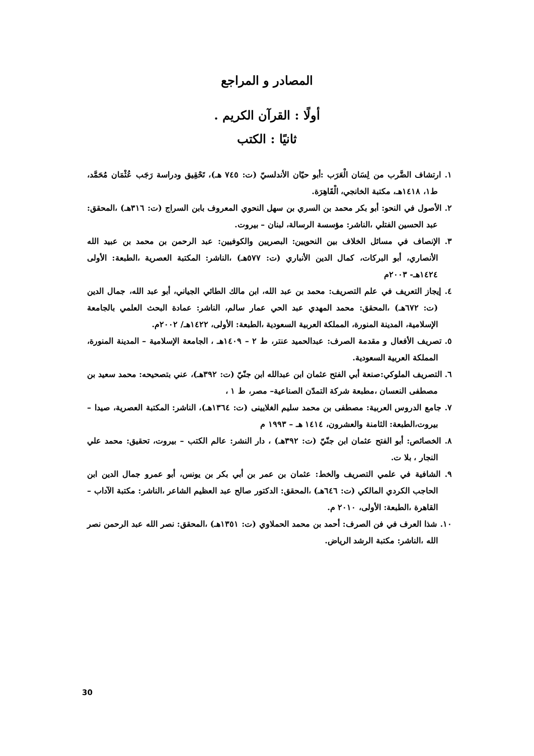المصادر و المراجع
أولًا : القرآن الكريم .
ثانيًا : الكتب
١. ارتشاف الضَّرب من لِسَان الْعَرَب :أبو حيّان الأندلسيّ (ت: ٧٤٥ هـ)، تَحْقِيق ودراسة رَجَب عُثْمَان مُحَمَّد، ط١، ١٤١٨هـ، مكتبة الخانجي، الْقَاهِرَة.
٢. الأصول في النحو: أبو بكر محمد بن السري بن سهل النحوي المعروف بابن السراج (ت: ٣١٦هـ) ،المحقق: عبد الحسين الفتلي ،الناشر: مؤسسة الرسالة، لبنان – بيروت.
٣. الإنصاف في مسائل الخلاف بين النحويين: البصريين والكوفيين: عبد الرحمن بن محمد بن عبيد الله الأنصاري، أبو البركات، كمال الدين الأنباري (ت: ٥٧٧هـ) ،الناشر: المكتبة العصرية ،الطبعة: الأولى ١٤٢٤هـ- ٢٠٠٣م
٤. إيجاز التعريف في علم التصريف: محمد بن عبد الله، ابن مالك الطائي الجياني، أبو عبد الله، جمال الدين (ت: ٦٧٢هـ) ،المحقق: محمد المهدي عبد الحي عمار سالم، الناشر: عمادة البحث العلمي بالجامعة الإسلامية، المدينة المنورة، المملكة العربية السعودية ،الطبعة: الأولى، ١٤٢٢هـ/ ٢٠٠٢م.
٥. تصريف الأفعال و مقدمة الصرف: عبدالحميد عنتر، ط ٢ – ١٤٠٩هـ ، الجامعة الإسلامية – المدينة المنورة، المملكة العربية السعودية.
٦. التصريف الملوكي:صنعة أبي الفتح عثمان ابن عبدالله ابن جنّيّ (ت: ٣٩٢هـ)، عني بتصحيحه: محمد سعيد بن مصطفى النعسان ،مطبعة شركة التمدّن الصناعية– مصر، ط ١ ،
٧. جامع الدروس العربية: مصطفى بن محمد سليم الغلايينى (ت: ١٣٦٤هـ)، الناشر: المكتبة العصرية، صيدا – بيروت،الطبعة: الثامنة والعشرون، ١٤١٤ هـ – ١٩٩٣ م
٨. الخصائص: أبو الفتح عثمان ابن جنّيّ (ت: ٣٩٢هـ) ، دار النشر: عالم الكتب – بيروت، تحقيق: محمد علي النجار ، بلا ت.
٩. الشافية في علمي التصريف والخط: عثمان بن عمر بن أبي بكر بن يونس، أبو عمرو جمال الدين ابن الحاجب الكردي المالكي (ت: ٦٤٦هـ) ،المحقق: الدكتور صالح عبد العظيم الشاعر ،الناشر: مكتبة الآداب – القاهرة ،الطبعة: الأولى، ٢٠١٠ م.
١٠. شذا العرف في فن الصرف: أحمد بن محمد الحملاوي (ت: ١٣٥١هـ) ،المحقق: نصر الله عبد الرحمن نصر الله ،الناشر: مكتبة الرشد الرياض.
30